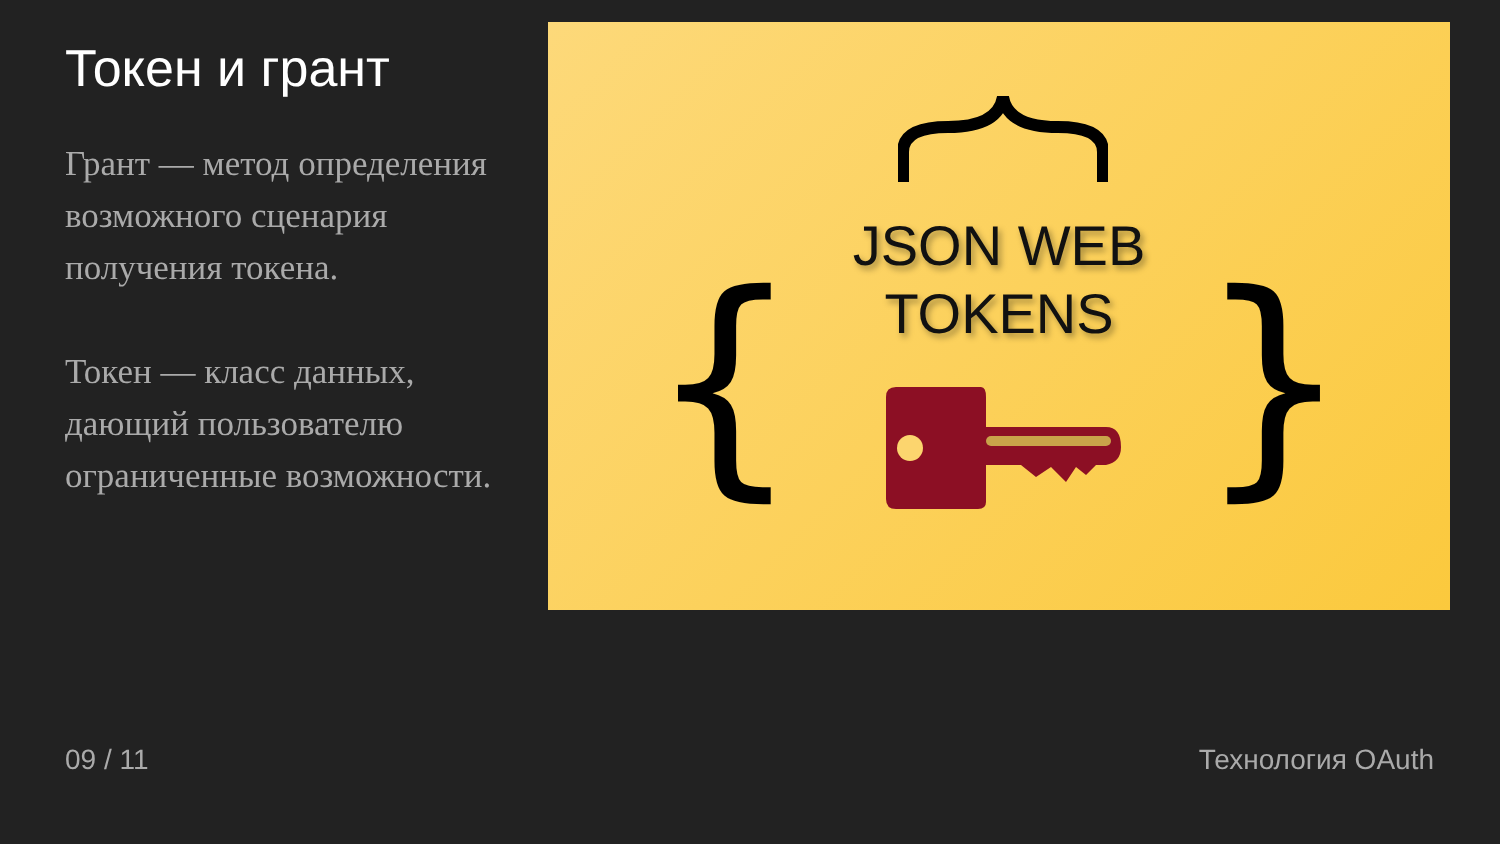Токен и грант
Грант — метод определения возможного сценария получения токена.
Токен — класс данных, дающий пользователю ограниченные возможности.
{ }
JSON WEB
TOKENS
09 / 11 Технология OAuth